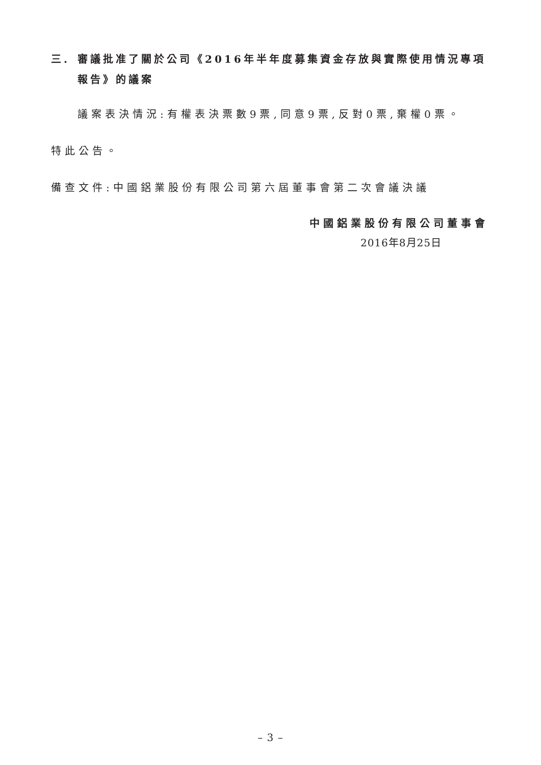三. 審議批准了關於公司《2016年半年度募集資金存放與實際使用情況專項報告》的議案
議案表決情況:有權表決票數9票,同意9票,反對0票,棄權0票。
特此公告。
備查文件:中國鋁業股份有限公司第六屆董事會第二次會議決議
中國鋁業股份有限公司董事會
2016年8月25日
– 3 –